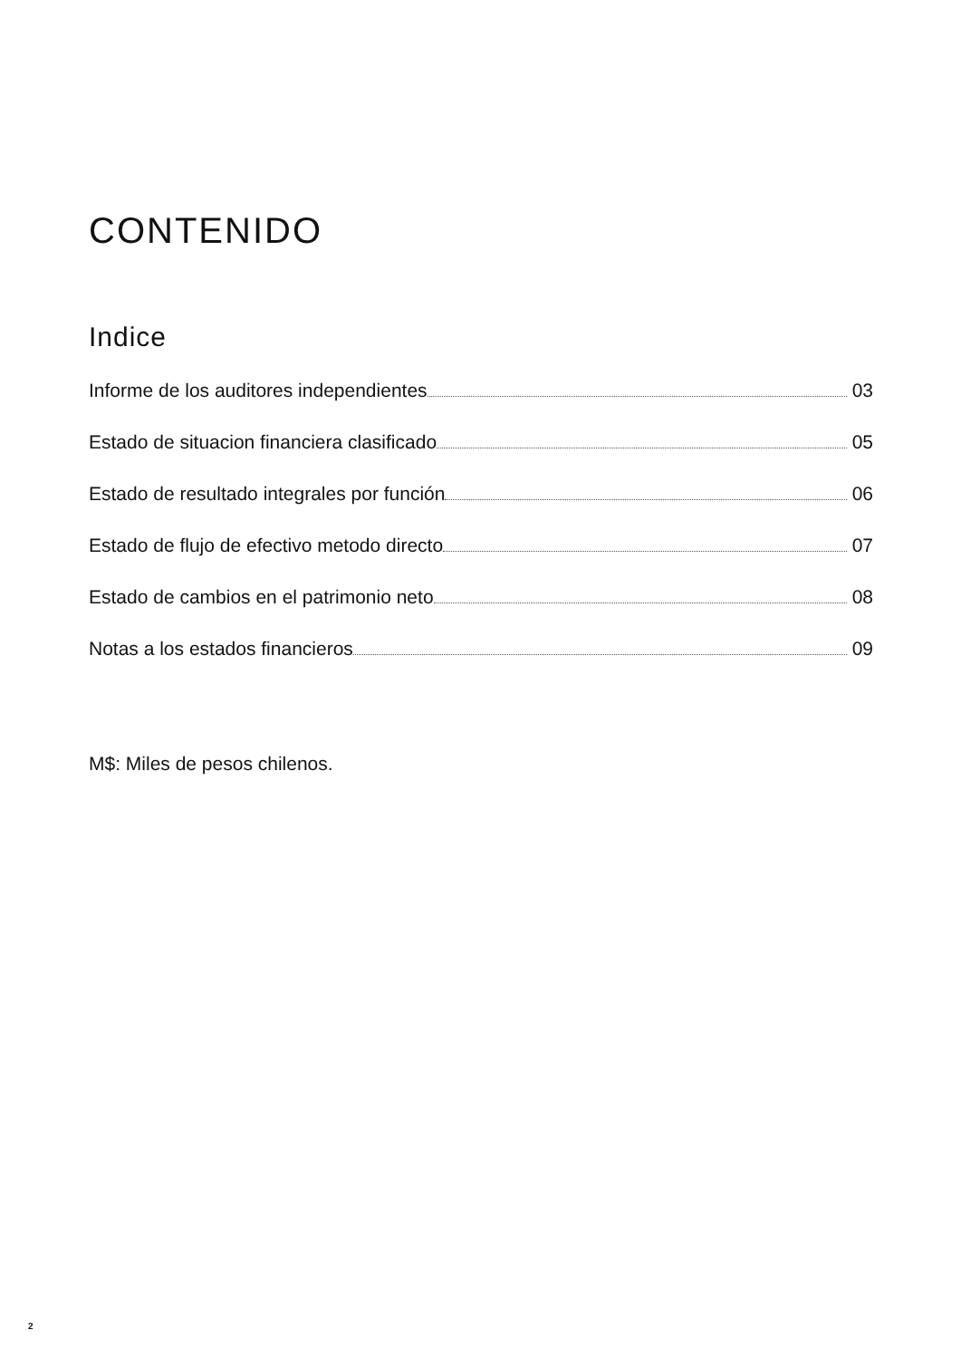CONTENIDO
Indice
Informe de los auditores independientes 03
Estado de situacion financiera clasificado 05
Estado de resultado integrales por función 06
Estado de flujo de efectivo metodo directo 07
Estado de cambios en el patrimonio neto 08
Notas a los estados financieros 09
M$: Miles de pesos chilenos.
2